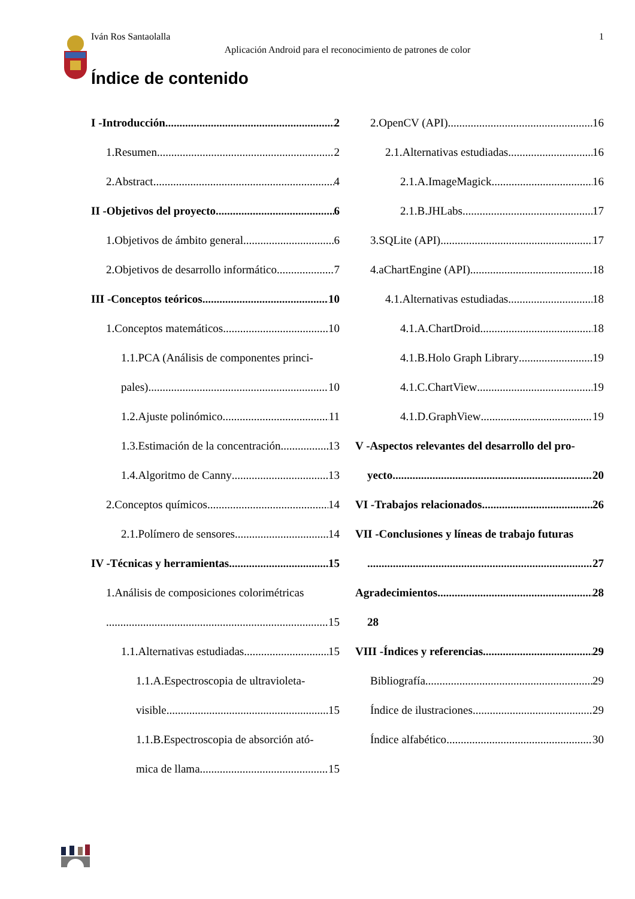Iván Ros Santaolalla 1
Aplicación Android para el reconocimiento de patrones de color
Índice de contenido
I -Introducción 2
1.Resumen 2
2.Abstract 4
II -Objetivos del proyecto 6
1.Objetivos de ámbito general 6
2.Objetivos de desarrollo informático 7
III -Conceptos teóricos 10
1.Conceptos matemáticos 10
1.1.PCA (Análisis de componentes princi-
pales) 10
1.2.Ajuste polinómico 11
1.3.Estimación de la concentración 13
1.4.Algoritmo de Canny 13
2.Conceptos químicos 14
2.1.Polímero de sensores 14
IV -Técnicas y herramientas 15
1.Análisis de composiciones colorimétricas
15
1.1.Alternativas estudiadas 15
1.1.A.Espectroscopia de ultravioleta-
visible 15
1.1.B.Espectroscopia de absorción ató-
mica de llama 15
2.OpenCV (API) 16
2.1.Alternativas estudiadas 16
2.1.A.ImageMagick 16
2.1.B.JHLabs 17
3.SQLite (API) 17
4.aChartEngine (API) 18
4.1.Alternativas estudiadas 18
4.1.A.ChartDroid 18
4.1.B.Holo Graph Library 19
4.1.C.ChartView 19
4.1.D.GraphView 19
V -Aspectos relevantes del desarrollo del pro-
yecto 20
VI -Trabajos relacionados 26
VII -Conclusiones y líneas de trabajo futuras
27
Agradecimientos 28
28
VIII -Índices y referencias 29
Bibliografía 29
Índice de ilustraciones 29
Índice alfabético 30